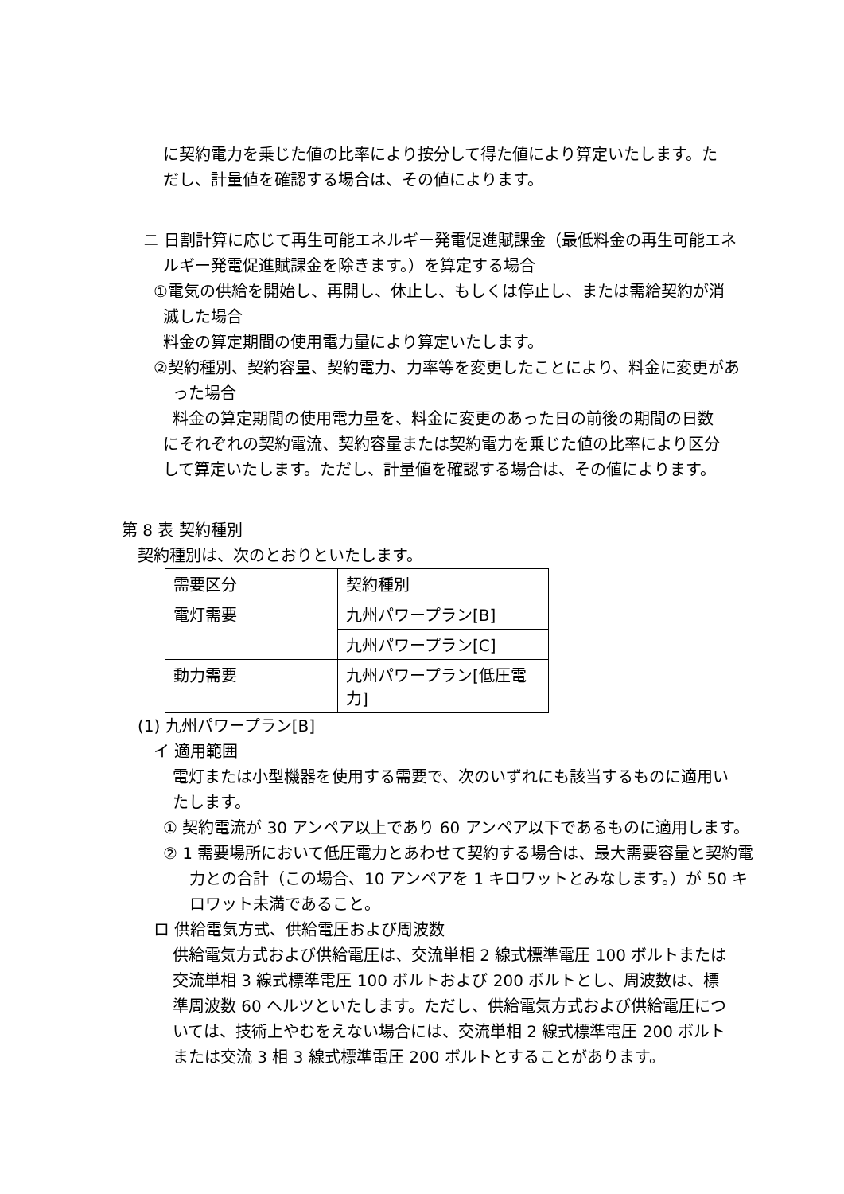に契約電力を乗じた値の比率により按分して得た値により算定いたします。ただし、計量値を確認する場合は、その値によります。
ニ 日割計算に応じて再生可能エネルギー発電促進賦課金（最低料金の再生可能エネルギー発電促進賦課金を除きます。）を算定する場合
①電気の供給を開始し、再開し、休止し、もしくは停止し、または需給契約が消滅した場合
料金の算定期間の使用電力量により算定いたします。
②契約種別、契約容量、契約電力、力率等を変更したことにより、料金に変更があった場合
料金の算定期間の使用電力量を、料金に変更のあった日の前後の期間の日数にそれぞれの契約電流、契約容量または契約電力を乗じた値の比率により区分して算定いたします。ただし、計量値を確認する場合は、その値によります。
第 8 表 契約種別
契約種別は、次のとおりといたします。
| 需要区分 | 契約種別 |
| 電灯需要 | 九州パワープラン[B] |
| | 九州パワープラン[C] |
| 動力需要 | 九州パワープラン[低圧電力] |
(1) 九州パワープラン[B]
イ 適用範囲
電灯または小型機器を使用する需要で、次のいずれにも該当するものに適用いたします。
① 契約電流が 30 アンペア以上であり 60 アンペア以下であるものに適用します。
② 1 需要場所において低圧電力とあわせて契約する場合は、最大需要容量と契約電力との合計（この場合、10 アンペアを 1 キロワットとみなします。）が 50 キロワット未満であること。
ロ 供給電気方式、供給電圧および周波数
供給電気方式および供給電圧は、交流単相 2 線式標準電圧 100 ボルトまたは交流単相 3 線式標準電圧 100 ボルトおよび 200 ボルトとし、周波数は、標準周波数 60 ヘルツといたします。ただし、供給電気方式および供給電圧については、技術上やむをえない場合には、交流単相 2 線式標準電圧 200 ボルトまたは交流 3 相 3 線式標準電圧 200 ボルトとすることがあります。